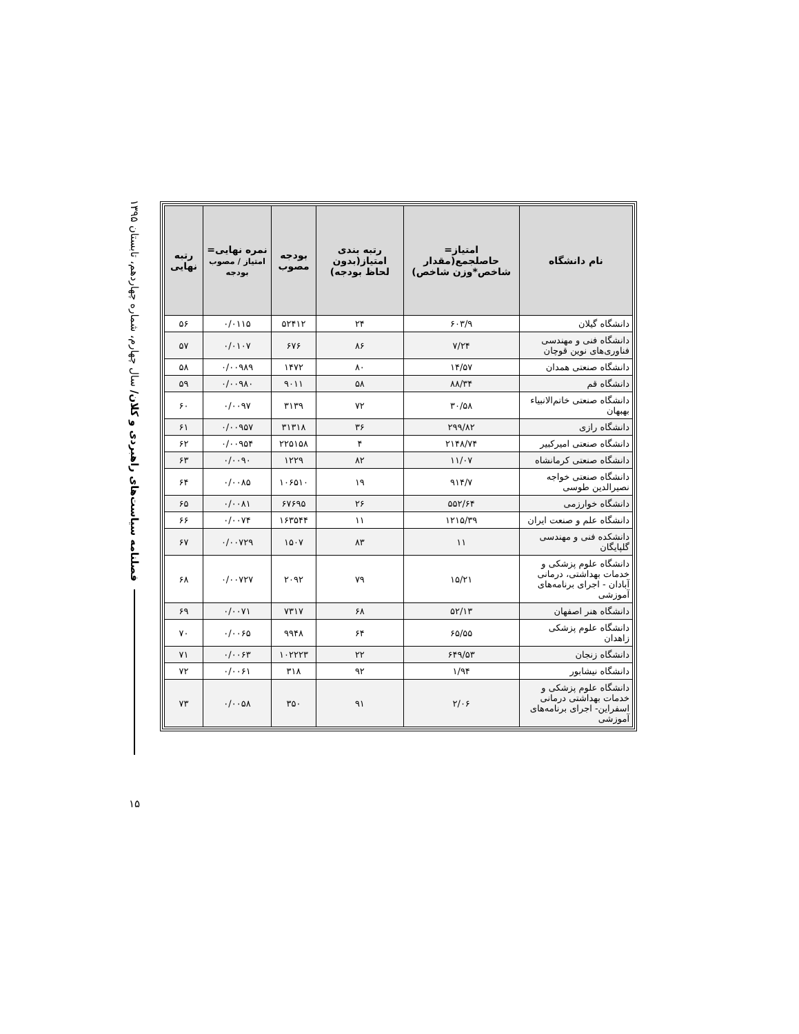فصلنامه سیاست‌های راهبردی و کلان/ سال چهارم، شماره چهاردهم، تابستان ۱۳۹۵
۱۵
| نام دانشگاه | امتیاز= حاصلجمع(مقدار شاخص*وزن شاخص) | رتبه بندی امتیاز(بدون لحاظ بودجه) | بودجه مصوب | نمره نهایی= امتیاز / مصوب بودجه | رتبه نهایی |
| --- | --- | --- | --- | --- | --- |
| دانشگاه گیلان | ۶۰۳/۹ | ۲۴ | ۵۲۴۱۲ | ۰/۰۱۱۵ | ۵۶ |
| دانشگاه فنی و مهندسی فناوری‌های نوین قوچان | ۷/۲۴ | ۸۶ | ۶۷۶ | ۰/۰۱۰۷ | ۵۷ |
| دانشگاه صنعتی همدان | ۱۴/۵۷ | ۸۰ | ۱۴۷۲ | ۰/۰۰۹۸۹ | ۵۸ |
| دانشگاه قم | ۸۸/۳۴ | ۵۸ | ۹۰۱۱ | ۰/۰۰۹۸۰ | ۵۹ |
| دانشگاه صنعتی خاتم‌الانبیاء بهبهان | ۳۰/۵۸ | ۷۲ | ۳۱۳۹ | ۰/۰۰۹۷ | ۶۰ |
| دانشگاه رازی | ۲۹۹/۸۲ | ۳۶ | ۳۱۳۱۸ | ۰/۰۰۹۵۷ | ۶۱ |
| دانشگاه صنعتی امیرکبیر | ۲۱۴۸/۷۴ | ۴ | ۲۲۵۱۵۸ | ۰/۰۰۹۵۴ | ۶۲ |
| دانشگاه صنعتی کرمانشاه | ۱۱/۰۷ | ۸۲ | ۱۲۲۹ | ۰/۰۰۹۰ | ۶۳ |
| دانشگاه صنعتی خواجه نصیرالدین طوسی | ۹۱۴/۷ | ۱۹ | ۱۰۶۵۱۰ | ۰/۰۰۸۵ | ۶۴ |
| دانشگاه خوارزمی | ۵۵۲/۶۴ | ۲۶ | ۶۷۶۹۵ | ۰/۰۰۸۱ | ۶۵ |
| دانشگاه علم و صنعت ایران | ۱۲۱۵/۳۹ | ۱۱ | ۱۶۳۵۴۴ | ۰/۰۰۷۴ | ۶۶ |
| دانشکده فنی و مهندسی گلپایگان | ۱۱ | ۸۳ | ۱۵۰۷ | ۰/۰۰۷۲۹ | ۶۷ |
| دانشگاه علوم پزشکی و خدمات بهداشتی، درمانی آبادان - اجرای برنامه‌های آموزشی | ۱۵/۲۱ | ۷۹ | ۲۰۹۲ | ۰/۰۰۷۲۷ | ۶۸ |
| دانشگاه هنر اصفهان | ۵۲/۱۳ | ۶۸ | ۷۳۱۷ | ۰/۰۰۷۱ | ۶۹ |
| دانشگاه علوم پزشکی زاهدان | ۶۵/۵۵ | ۶۴ | ۹۹۴۸ | ۰/۰۰۶۵ | ۷۰ |
| دانشگاه زنجان | ۶۴۹/۵۳ | ۲۲ | ۱۰۲۲۲۳ | ۰/۰۰۶۳ | ۷۱ |
| دانشگاه نیشابور | ۱/۹۴ | ۹۲ | ۳۱۸ | ۰/۰۰۶۱ | ۷۲ |
| دانشگاه علوم پزشکی و خدمات بهداشتی درمانی اسفراین- اجرای برنامه‌های آموزشی | ۲/۰۶ | ۹۱ | ۳۵۰ | ۰/۰۰۵۸ | ۷۳ |